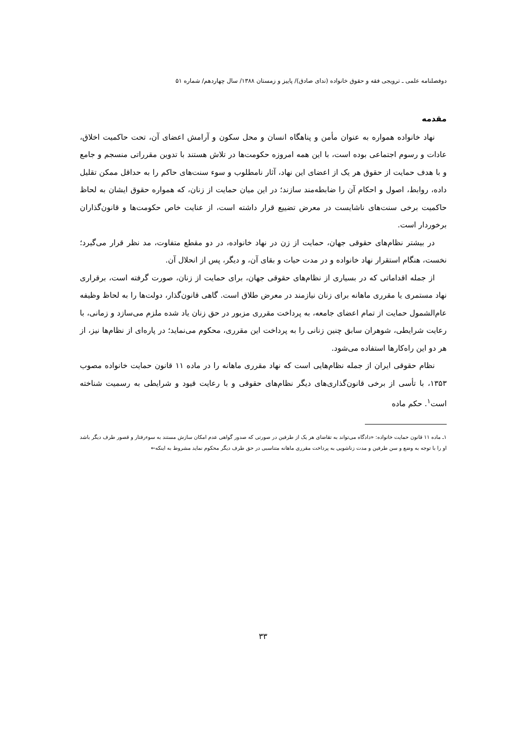دوفصلنامه علمی ـ ترویجی فقه و حقوق خانواده (ندای صادق)/ پاییز و زمستان ۱۳۸۸/ سال چهاردهم/ شماره ۵۱
مقدمه
نهاد خانواده همواره به عنوان مأمن و پناهگاه انسان و محل سکون و آرامش اعضای آن، تحت حاکمیت اخلاق، عادات و رسوم اجتماعی بوده است، با این همه امروزه حکومت‌ها در تلاش هستند با تدوین مقرراتی منسجم و جامع و با هدف حمایت از حقوق هر یک از اعضای این نهاد، آثار نامطلوب و سوء سنت‌های حاکم را به حداقل ممکن تقلیل داده، روابط، اصول و احکام آن را ضابطه‌مند سازند؛ در این میان حمایت از زنان، که همواره حقوق ایشان به لحاظ حاکمیت برخی سنت‌های ناشایست در معرض تضییع قرار داشته است، از عنایت خاص حکومت‌ها و قانون‌گذاران برخوردار است.
در بیشتر نظام‌های حقوقی جهان، حمایت از زن در نهاد خانواده، در دو مقطع متفاوت، مد نظر قرار می‌گیرد؛ نخست، هنگام استقرار نهاد خانواده و در مدت حیات و بقای آن، و دیگر، پس از انحلال آن.
از جمله اقداماتی که در بسیاری از نظام‌های حقوقی جهان، برای حمایت از زنان، صورت گرفته است، برقراری نهاد مستمری یا مقرری ماهانه برای زنان نیازمند در معرض طلاق است. گاهی قانون‌گذار، دولت‌ها را به لحاظ وظیفه عام‌الشمول حمایت از تمام اعضای جامعه، به پرداخت مقرری مزبور در حق زنان یاد شده ملزم می‌سازد و زمانی، با رعایت شرایطی، شوهران سابق چنین زنانی را به پرداخت این مقرری، محکوم می‌نماید؛ در پاره‌ای از نظام‌ها نیز، از هر دو این راه‌کارها استفاده می‌شود.
نظام حقوقی ایران از جمله نظام‌هایی است که نهاد مقرری ماهانه را در ماده ۱۱ قانون حمایت خانواده مصوب ۱۳۵۳، با تأسی از برخی قانون‌گذاری‌های دیگر نظام‌های حقوقی و با رعایت قیود و شرایطی به رسمیت شناخته است<sup>۱</sup>. حکم ماده
۱ـ ماده ۱۱ قانون حمایت خانواده: «دادگاه می‌تواند به تقاضای هر یک از طرفین در صورتی که صدور گواهی عدم امکان سازش مستند به سوءرفتار و قصور طرف دیگر باشد او را با توجه به وضع و سن طرفین و مدت زناشویی به پرداخت مقرری ماهانه متناسبی در حق طرف دیگر محکوم نماید مشروط به اینکه←
۳۳